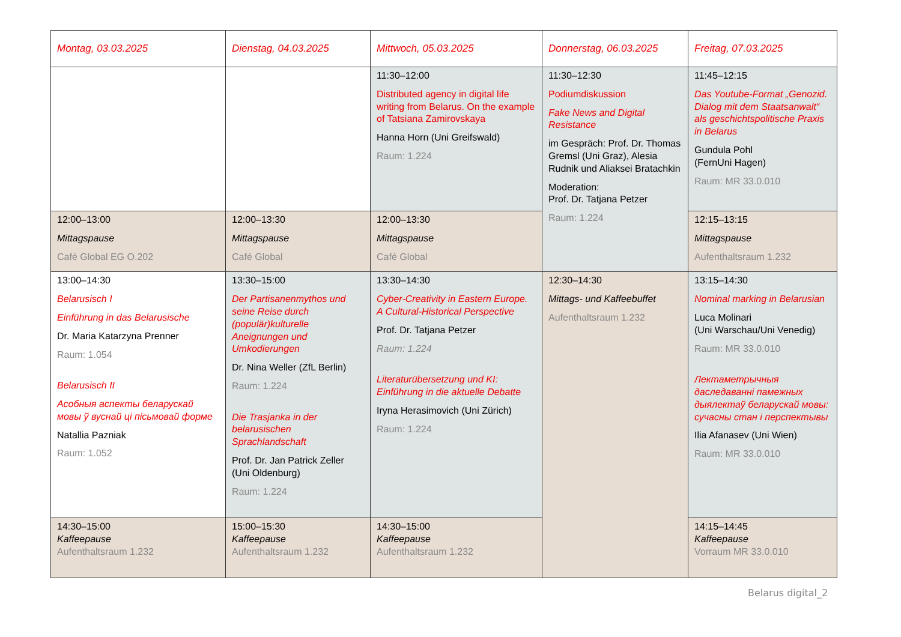| Montag, 03.03.2025 | Dienstag, 04.03.2025 | Mittwoch, 05.03.2025 | Donnerstag, 06.03.2025 | Freitag, 07.03.2025 |
| | | 11:30–12:00 Distributed agency in digital life writing from Belarus. On the example of Tatsiana Zamirovskaya Hanna Horn (Uni Greifswald) Raum: 1.224 | 11:30–12:30 Podiumdiskussion Fake News and Digital Resistance im Gespräch: Prof. Dr. Thomas Gremsl (Uni Graz), Alesia Rudnik und Aliaksei Bratachkin Moderation: Prof. Dr. Tatjana Petzer Raum: 1.224 | 11:45–12:15 Das Youtube-Format „Genozid. Dialog mit dem Staatsanwalt“ als geschichtspolitische Praxis in Belarus Gundula Pohl (FernUni Hagen) Raum: MR 33.0.010 |
| 12:00–13:00 Mittagspause Café Global EG O.202 | 12:00–13:30 Mittagspause Café Global | 12:00–13:30 Mittagspause Café Global | | 12:15–13:15 Mittagspause Aufenthaltsraum 1.232 |
| 13:00–14:30 Belarusisch I Einführung in das Belarusische Dr. Maria Katarzyna Prenner Raum: 1.054 Belarusisch II Асобныя аспекты беларускай мовы ў вуснай ці пісьмовай форме Natallia Pazniak Raum: 1.052 | 13:30–15:00 Der Partisanenmythos und seine Reise durch (populär)kulturelle Aneignungen und Umkodierungen Dr. Nina Weller (ZfL Berlin) Raum: 1.224 Die Trasjanka in der belarusischen Sprachlandschaft Prof. Dr. Jan Patrick Zeller (Uni Oldenburg) Raum: 1.224 | 13:30–14:30 Cyber-Creativity in Eastern Europe. A Cultural-Historical Perspective Prof. Dr. Tatjana Petzer Raum: 1.224 Literaturübersetzung und KI: Einführung in die aktuelle Debatte Iryna Herasimovich (Uni Zürich) Raum: 1.224 | 12:30–14:30 Mittags- und Kaffeebuffet Aufenthaltsraum 1.232 | 13:15–14:30 Nominal marking in Belarusian Luca Molinari (Uni Warschau/Uni Venedig) Raum: MR 33.0.010 Лектаметрычныя даследаванні памежных дыялектаў беларускай мовы: сучасны стан і перспектывы Ilia Afanasev (Uni Wien) Raum: MR 33.0.010 |
| 14:30–15:00 Kaffeepause Aufenthaltsraum 1.232 | 15:00–15:30 Kaffeepause Aufenthaltsraum 1.232 | 14:30–15:00 Kaffeepause Aufenthaltsraum 1.232 | | 14:15–14:45 Kaffeepause Vorraum MR 33.0.010 |
Belarus digital_2